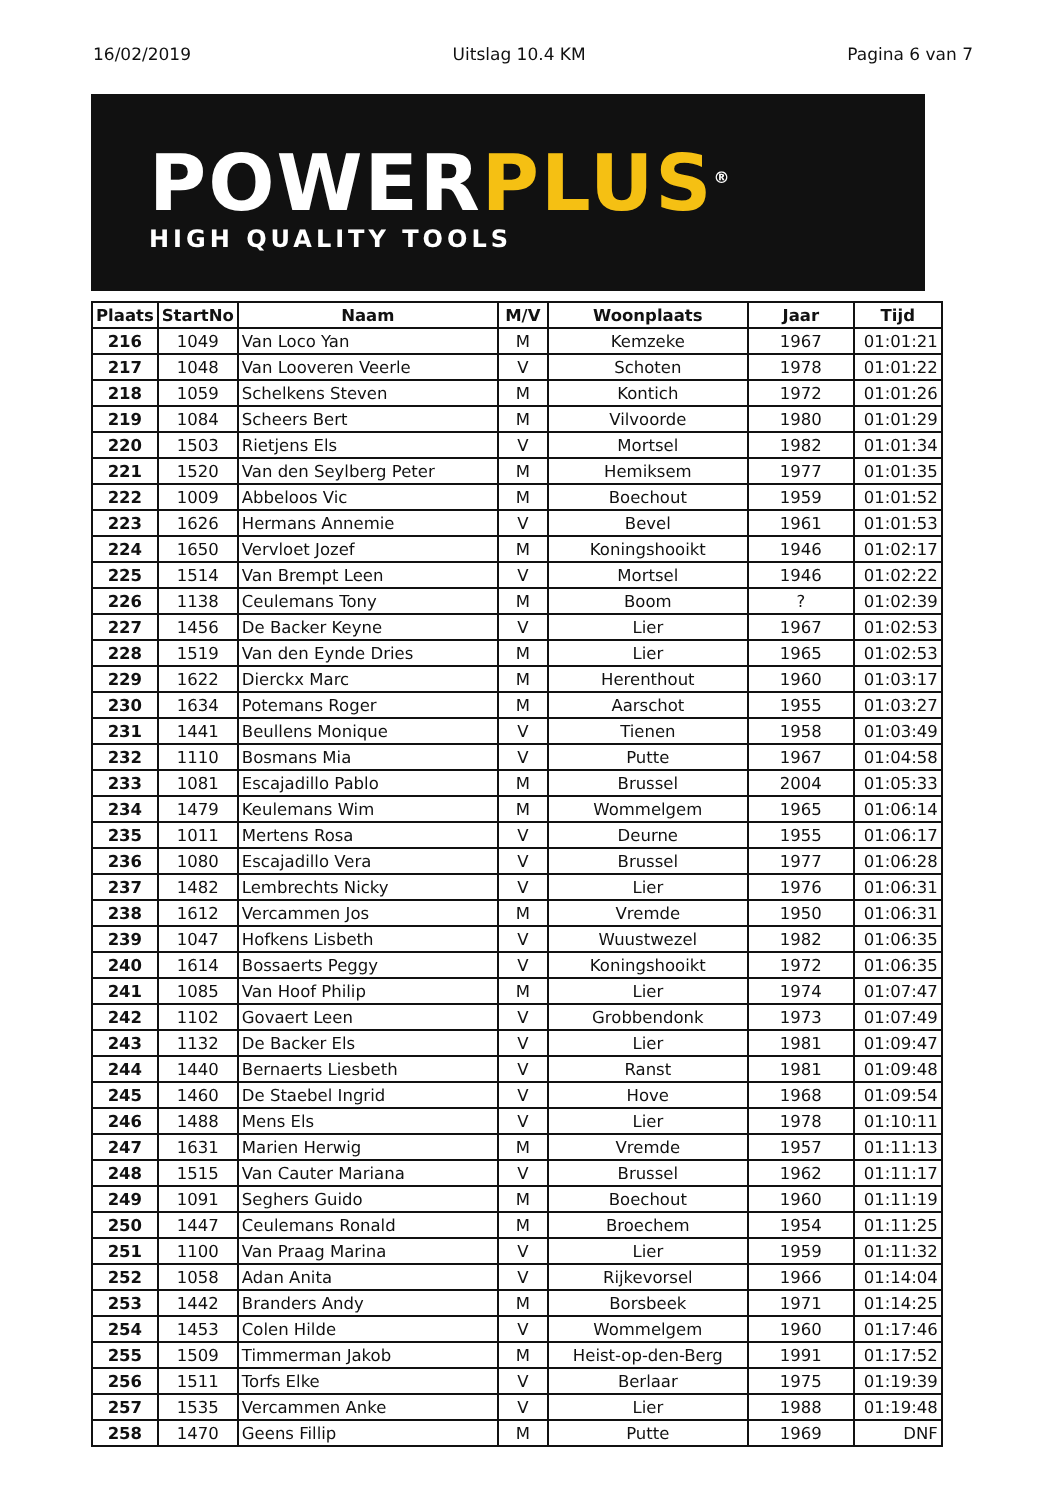16/02/2019 Uitslag 10.4 KM Pagina 6 van 7
POWERPLUS<sup>®</sup>
HIGH QUALITY TOOLS
| Plaats | StartNo | Naam | M/V | Woonplaats | Jaar | Tijd |
| --- | --- | --- | --- | --- | --- | --- |
| 216 | 1049 | Van Loco Yan | M | Kemzeke | 1967 | 01:01:21 |
| 217 | 1048 | Van Looveren Veerle | V | Schoten | 1978 | 01:01:22 |
| 218 | 1059 | Schelkens Steven | M | Kontich | 1972 | 01:01:26 |
| 219 | 1084 | Scheers Bert | M | Vilvoorde | 1980 | 01:01:29 |
| 220 | 1503 | Rietjens Els | V | Mortsel | 1982 | 01:01:34 |
| 221 | 1520 | Van den Seylberg Peter | M | Hemiksem | 1977 | 01:01:35 |
| 222 | 1009 | Abbeloos Vic | M | Boechout | 1959 | 01:01:52 |
| 223 | 1626 | Hermans Annemie | V | Bevel | 1961 | 01:01:53 |
| 224 | 1650 | Vervloet Jozef | M | Koningshooikt | 1946 | 01:02:17 |
| 225 | 1514 | Van Brempt Leen | V | Mortsel | 1946 | 01:02:22 |
| 226 | 1138 | Ceulemans Tony | M | Boom | ? | 01:02:39 |
| 227 | 1456 | De Backer Keyne | V | Lier | 1967 | 01:02:53 |
| 228 | 1519 | Van den Eynde Dries | M | Lier | 1965 | 01:02:53 |
| 229 | 1622 | Dierckx Marc | M | Herenthout | 1960 | 01:03:17 |
| 230 | 1634 | Potemans Roger | M | Aarschot | 1955 | 01:03:27 |
| 231 | 1441 | Beullens Monique | V | Tienen | 1958 | 01:03:49 |
| 232 | 1110 | Bosmans Mia | V | Putte | 1967 | 01:04:58 |
| 233 | 1081 | Escajadillo Pablo | M | Brussel | 2004 | 01:05:33 |
| 234 | 1479 | Keulemans Wim | M | Wommelgem | 1965 | 01:06:14 |
| 235 | 1011 | Mertens Rosa | V | Deurne | 1955 | 01:06:17 |
| 236 | 1080 | Escajadillo Vera | V | Brussel | 1977 | 01:06:28 |
| 237 | 1482 | Lembrechts Nicky | V | Lier | 1976 | 01:06:31 |
| 238 | 1612 | Vercammen Jos | M | Vremde | 1950 | 01:06:31 |
| 239 | 1047 | Hofkens Lisbeth | V | Wuustwezel | 1982 | 01:06:35 |
| 240 | 1614 | Bossaerts Peggy | V | Koningshooikt | 1972 | 01:06:35 |
| 241 | 1085 | Van Hoof Philip | M | Lier | 1974 | 01:07:47 |
| 242 | 1102 | Govaert Leen | V | Grobbendonk | 1973 | 01:07:49 |
| 243 | 1132 | De Backer Els | V | Lier | 1981 | 01:09:47 |
| 244 | 1440 | Bernaerts Liesbeth | V | Ranst | 1981 | 01:09:48 |
| 245 | 1460 | De Staebel Ingrid | V | Hove | 1968 | 01:09:54 |
| 246 | 1488 | Mens Els | V | Lier | 1978 | 01:10:11 |
| 247 | 1631 | Marien Herwig | M | Vremde | 1957 | 01:11:13 |
| 248 | 1515 | Van Cauter Mariana | V | Brussel | 1962 | 01:11:17 |
| 249 | 1091 | Seghers Guido | M | Boechout | 1960 | 01:11:19 |
| 250 | 1447 | Ceulemans Ronald | M | Broechem | 1954 | 01:11:25 |
| 251 | 1100 | Van Praag Marina | V | Lier | 1959 | 01:11:32 |
| 252 | 1058 | Adan Anita | V | Rijkevorsel | 1966 | 01:14:04 |
| 253 | 1442 | Branders Andy | M | Borsbeek | 1971 | 01:14:25 |
| 254 | 1453 | Colen Hilde | V | Wommelgem | 1960 | 01:17:46 |
| 255 | 1509 | Timmerman Jakob | M | Heist-op-den-Berg | 1991 | 01:17:52 |
| 256 | 1511 | Torfs Elke | V | Berlaar | 1975 | 01:19:39 |
| 257 | 1535 | Vercammen Anke | V | Lier | 1988 | 01:19:48 |
| 258 | 1470 | Geens Fillip | M | Putte | 1969 | DNF |